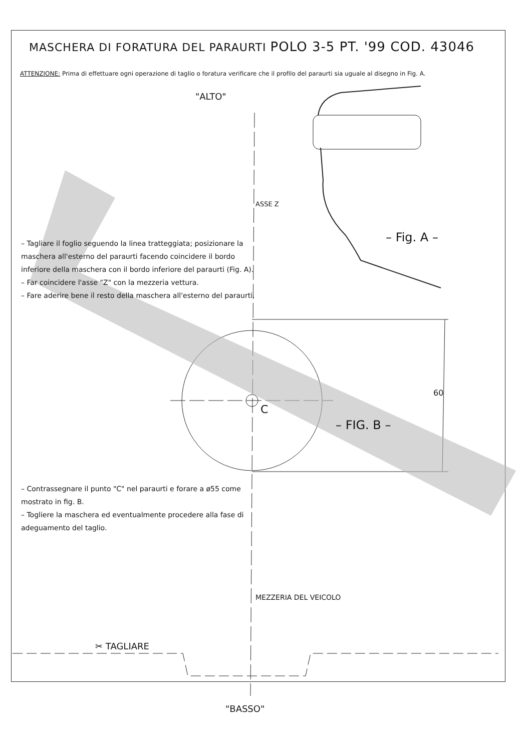MASCHERA DI FORATURA DEL PARAURTI POLO 3-5 PT. '99 COD. 43046
ATTENZIONE: Prima di effettuare ogni operazione di taglio o foratura verificare che il profilo del paraurti sia uguale al disegno in Fig. A.
"ALTO"
ASSE Z
– Fig. A –
– Tagliare il foglio seguendo la linea tratteggiata; posizionare la maschera all'esterno del paraurti facendo coincidere il bordo inferiore della maschera con il bordo inferiore del paraurti (Fig. A).
– Far coincidere l'asse "Z" con la mezzeria vettura.
– Fare aderire bene il resto della maschera all'esterno del paraurti.
C
– FIG. B –
60
– Contrassegnare il punto "C" nel paraurti e forare a ø55 come mostrato in fig. B.
– Togliere la maschera ed eventualmente procedere alla fase di adeguamento del taglio.
MEZZERIA DEL VEICOLO
✂ TAGLIARE
"BASSO"